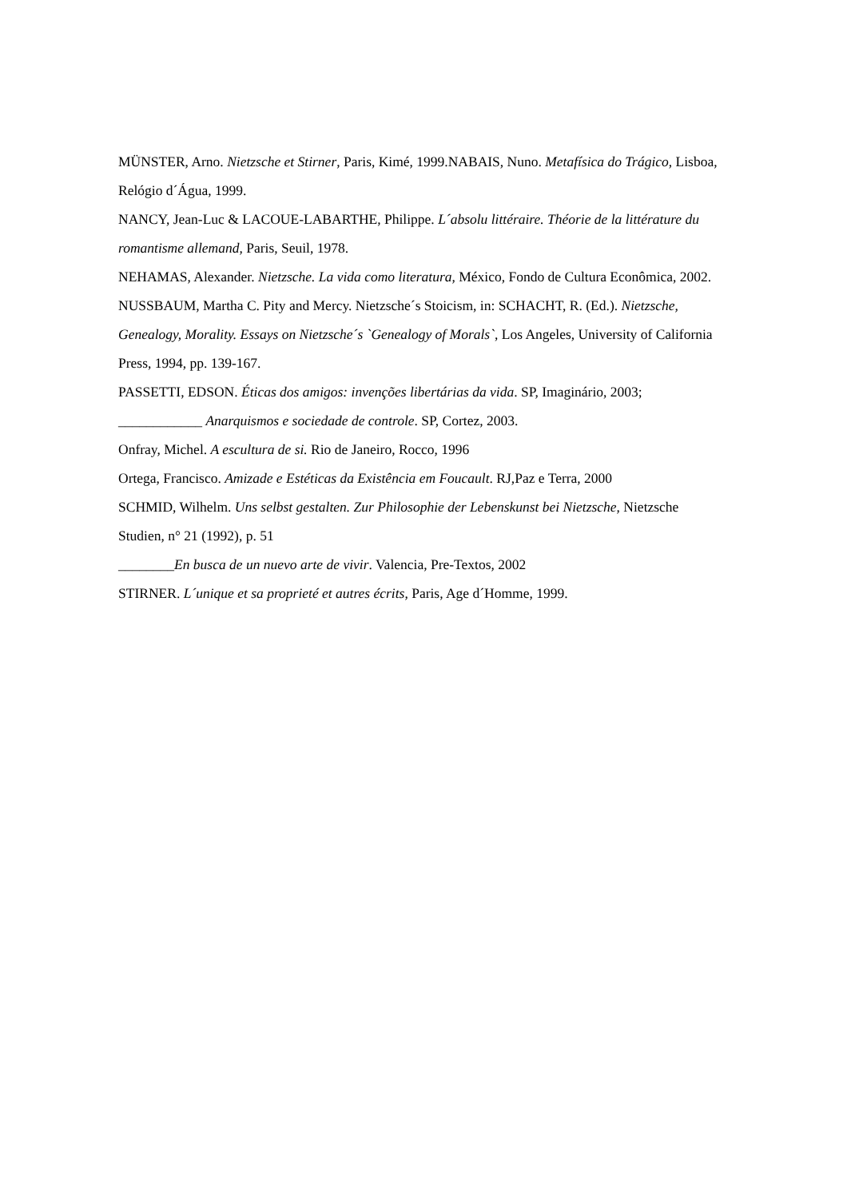MÜNSTER, Arno. Nietzsche et Stirner, Paris, Kimé, 1999.NABAIS, Nuno. Metafísica do Trágico, Lisboa, Relógio d´Água, 1999.
NANCY, Jean-Luc & LACOUE-LABARTHE, Philippe. L´absolu littéraire. Théorie de la littérature du romantisme allemand, Paris, Seuil, 1978.
NEHAMAS, Alexander. Nietzsche. La vida como literatura, México, Fondo de Cultura Econômica, 2002.
NUSSBAUM, Martha C. Pity and Mercy. Nietzsche´s Stoicism, in: SCHACHT, R. (Ed.). Nietzsche, Genealogy, Morality. Essays on Nietzsche´s `Genealogy of Morals`, Los Angeles, University of California Press, 1994, pp. 139-167.
PASSETTI, EDSON. Éticas dos amigos: invenções libertárias da vida. SP, Imaginário, 2003;
____________ Anarquismos e sociedade de controle. SP, Cortez, 2003.
Onfray, Michel. A escultura de si. Rio de Janeiro, Rocco, 1996
Ortega, Francisco. Amizade e Estéticas da Existência em Foucault. RJ,Paz e Terra, 2000
SCHMID, Wilhelm. Uns selbst gestalten. Zur Philosophie der Lebenskunst bei Nietzsche, Nietzsche Studien, n° 21 (1992), p. 51
________En busca de un nuevo arte de vivir. Valencia, Pre-Textos, 2002
STIRNER. L´unique et sa proprieté et autres écrits, Paris, Age d´Homme, 1999.